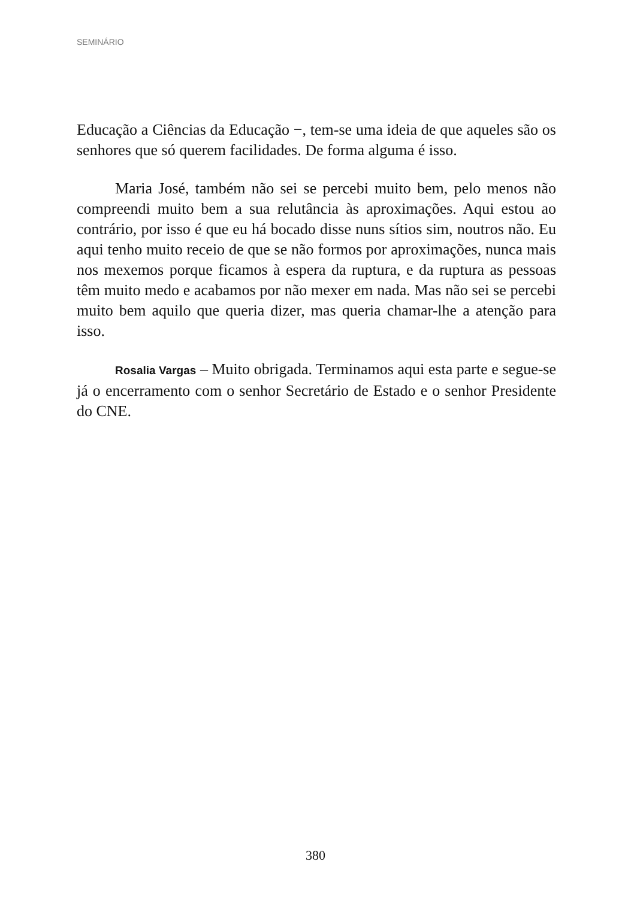SEMINÁRIO
Educação a Ciências da Educação −, tem-se uma ideia de que aqueles são os senhores que só querem facilidades. De forma alguma é isso.
Maria José, também não sei se percebi muito bem, pelo menos não compreendi muito bem a sua relutância às aproximações. Aqui estou ao contrário, por isso é que eu há bocado disse nuns sítios sim, noutros não. Eu aqui tenho muito receio de que se não formos por aproximações, nunca mais nos mexemos porque ficamos à espera da ruptura, e da ruptura as pessoas têm muito medo e acabamos por não mexer em nada. Mas não sei se percebi muito bem aquilo que queria dizer, mas queria chamar-lhe a atenção para isso.
Rosalia Vargas – Muito obrigada. Terminamos aqui esta parte e segue-se já o encerramento com o senhor Secretário de Estado e o senhor Presidente do CNE.
380